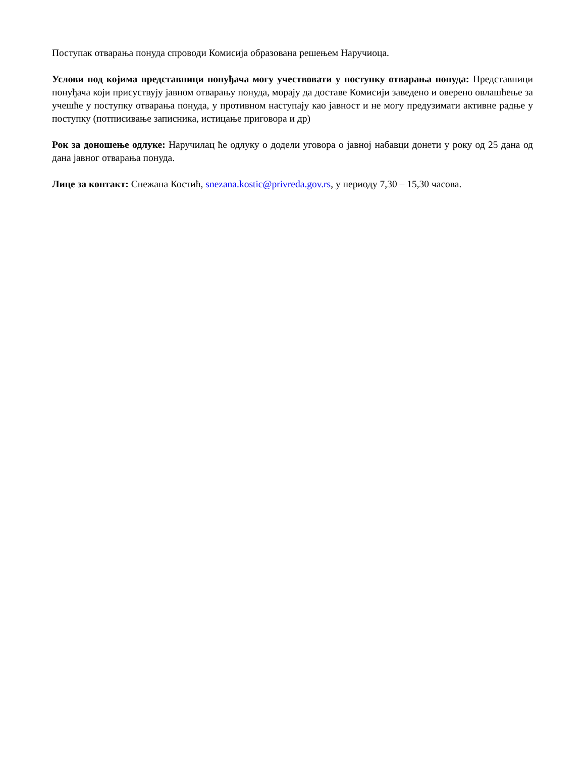Поступак отварања понуда спроводи Комисија образована решењем Наручиоца.
Услови под којима представници понуђача могу учествовати у поступку отварања понуда: Представници понуђача који присуствују јавном отварању понуда, морају да доставе Комисији заведено и оверено овлашћење за учешће у поступку отварања понуда, у противном наступају као јавност и не могу предузимати активне радње у поступку (потписивање записника, истицање приговора и др)
Рок за доношење одлуке: Наручилац ће одлуку о додели уговора о јавној набавци донети у рoку од 25 дана од дана јавног отварања понуда.
Лице за контакт: Снежана Костић, snezana.kostic@privreda.gov.rs, у периоду 7,30 – 15,30 часова.